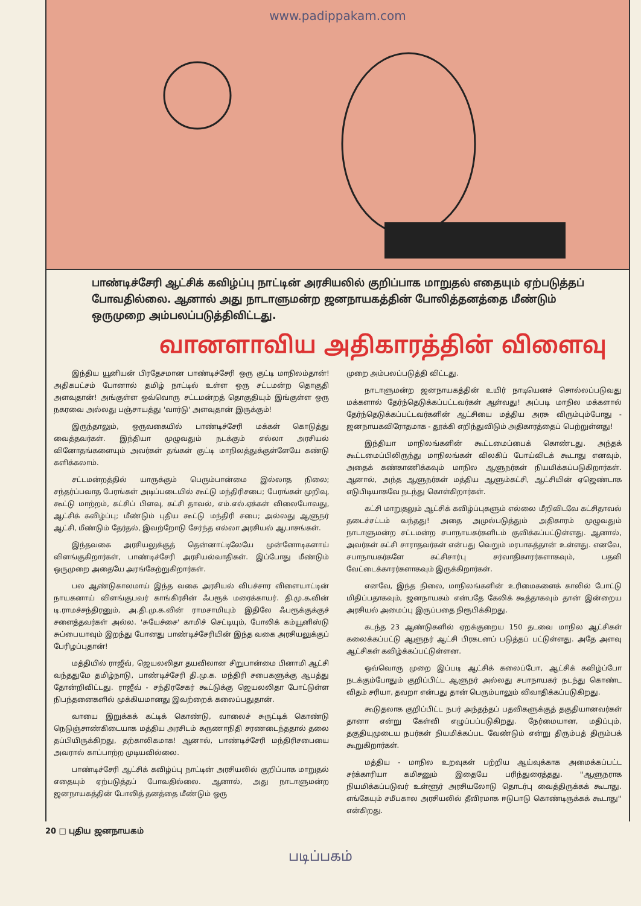www.padippakam.com
பாண்டிச்சேரி ஆட்சிக் கவிழ்ப்பு நாட்டின் அரசியலில் குறிப்பாக மாறுதல் எதையும் ஏற்படுத்தப் போவதில்லை. ஆனால் அது நாடாளுமன்ற ஜனநாயகத்தின் போலித்தனத்தை மீண்டும் ஒருமுறை அம்பலப்படுத்திவிட்டது.
வானளாவிய அதிகாரத்தின் விளைவு
இந்திய யூனியன் பிரதேசமான பாண்டிச்சேரி ஒரு குட்டி மாநிலம்தான்! அதிகபட்சம் போனால் தமிழ் நாட்டில் உள்ள ஒரு சட்டமன்ற தொகுதி அளவுதான்! அங்குள்ள ஒவ்வொரு சட்டமன்றத் தொகுதியும் இங்குள்ள ஒரு நகரவை அல்லது பஞ்சாயத்து 'வார்டு' அளவுதான் இருக்கும்!
இருந்தாலும், ஒருவகையில் பாண்டிச்சேரி மக்கள் கொடுத்து வைத்தவர்கள். இந்தியா முழுவதும் நடக்கும் எல்லா அரசியல் வினோதங்களையும் அவர்கள் தங்கள் குட்டி மாநிலத்துக்குள்ளேயே கண்டு களிக்கலாம்.
சட்டமன்றத்தில் யாருக்கும் பெரும்பான்மை இல்லாத நிலை; சந்தர்ப்பவாத பேரங்கள் அடிப்படையில் கூட்டு மந்திரிசபை; பேரங்கள் முறிவு, கூட்டு மாற்றம், கட்சிப் பிளவு, கட்சி தாவல், எம்.எல்.ஏக்கள் விலைபோவது, ஆட்சிக் கவிழ்ப்பு; மீண்டும் புதிய கூட்டு மந்திரி சபை; அல்லது ஆளுநர் ஆட்சி, மீண்டும் தேர்தல், இவற்றோடு சேர்ந்த எல்லா அரசியல் ஆபாசங்கள்.
இந்தவகை அரசியலுக்குத் தென்னாட்டிலேயே முன்னோடிகளாய் விளங்குகிறார்கள், பாண்டிச்சேரி அரசியல்வாதிகள். இப்போது மீண்டும் ஒருமுறை அதையே அரங்கேற்றுகிறார்கள்.
பல ஆண்டுகாலமாய் இந்த வகை அரசியல் விபச்சார விளையாட்டின் நாயகனாய் விளங்குபவர் காங்கிரசின் ஃபரூக் மரைக்காயர். தி.மு.க.வின் டி.ராமச்சந்திரனும், அ.தி.மு.க.வின் ராமசாமியும் இதிலே ஃபரூக்குக்குச் சளைத்தவர்கள் அல்ல. 'சுயேச்சை' காமிச் செட்டியும், போலிக் கம்யூனிஸ்டு சுப்பையாவும் இறந்து போனது பாண்டிச்சேரியின் இந்த வகை அரசியலுக்குப் பேரிழப்புதான்!
மத்தியில் ராஜீவ், ஜெயலலிதா தயவிலான சிறுபான்மை பினாமி ஆட்சி வந்ததுமே தமிழ்நாடு, பாண்டிச்சேரி தி.மு.க. மந்திரி சபைகளுக்கு ஆபத்து தோன்றிவிட்டது. ராஜீவ் - சந்திரசேகர் கூட்டுக்கு ஜெயலலிதா போட்டுள்ள நிபந்தனைகளில் முக்கியமானது இவற்றைக் கலைப்பதுதான்.
வாயை இறுக்கக் கட்டிக் கொண்டு, வாலைச் சுருட்டிக் கொண்டு நெடுஞ்சாண்கிடையாக மத்திய அரசிடம் கருணாநிதி சரணடைந்ததால் தலை தப்பியிருக்கிறது, தற்காலிகமாக! ஆனால், பாண்டிச்சேரி மந்திரிசபையை அவரால் காப்பாற்ற முடியவில்லை.
பாண்டிச்சேரி ஆட்சிக் கவிழ்ப்பு நாட்டின் அரசியலில் குறிப்பாக மாறுதல் எதையும் ஏற்படுத்தப் போவதில்லை. ஆனால், அது நாடாளுமன்ற ஜனநாயகத்தின் போலித் தனத்தை மீண்டும் ஒரு
முறை அம்பலப்படுத்தி விட்டது.
நாடாளுமன்ற ஜனநாயகத்தின் உயிர் நாடியெனச் சொல்லப்படுவது மக்களால் தேர்ந்தெடுக்கப்பட்டவர்கள் ஆள்வது! அப்படி மாநில மக்களால் தேர்ந்தெடுக்கப்பட்டவர்களின் ஆட்சியை மத்திய அரசு விரும்பும்போது - ஜனநாயகவிரோதமாக - தூக்கி எறிந்துவிடும் அதிகாரத்தைப் பெற்றுள்ளது!
இந்தியா மாநிலங்களின் கூட்டமைப்பைக் கொண்டது. அந்தக் கூட்டமைப்பிலிருந்து மாநிலங்கள் விலகிப் போய்விடக் கூடாது எனவும், அதைக் கண்காணிக்கவும் மாநில ஆளுநர்கள் நியமிக்கப்படுகிறார்கள். ஆனால், அந்த ஆளுநர்கள் மத்திய ஆளும்கட்சி, ஆட்சியின் ஏஜெண்டாக எடுபிடியாகவே நடந்து கொள்கிறார்கள்.
கட்சி மாறுதலும் ஆட்சிக் கவிழ்ப்புகளும் எல்லை மீறிவிடவே கட்சிதாவல் தடைச்சட்டம் வந்தது! அதை அமுல்படுத்தும் அதிகாரம் முழுவதும் நாடாளுமன்ற சட்டமன்ற சபாநாயகர்களிடம் குவிக்கப்பட்டுள்ளது. ஆனால், அவர்கள் கட்சி சாராதவர்கள் என்பது வெறும் மரபாகத்தான் உள்ளது. எனவே, சபாநாயகர்களே கட்சிசார்பு சர்வாதிகாரர்களாகவும், பதவி வேட்டைக்காரர்களாகவும் இருக்கிறார்கள்.
எனவே, இந்த நிலை, மாநிலங்களின் உரிமைகளைக் காலில் போட்டு மிதிப்பதாகவும், ஜனநாயகம் என்பதே கேலிக் கூத்தாகவும் தான் இன்றைய அரசியல் அமைப்பு இருப்பதை நிரூபிக்கிறது.
கடந்த 23 ஆண்டுகளில் ஏறக்குறைய 150 தடவை மாநில ஆட்சிகள் கலைக்கப்பட்டு ஆளுநர் ஆட்சி பிரகடனப் படுத்தப் பட்டுள்ளது. அதே அளவு ஆட்சிகள் கவிழ்க்கப்பட்டுள்ளன.
ஒவ்வொரு முறை இப்படி ஆட்சிக் கலைப்போ, ஆட்சிக் கவிழ்ப்போ நடக்கும்போதும் குறிப்பிட்ட ஆளுநர் அல்லது சபாநாயகர் நடந்து கொண்ட விதம் சரியா, தவறா என்பது தான் பெரும்பாலும் விவாதிக்கப்படுகிறது.
கூடுதலாக குறிப்பிட்ட நபர் அந்தந்தப் பதவிகளுக்குத் தகுதியானவர்கள் தானா என்று கேள்வி எழுப்பப்படுகிறது. நேர்மையான, மதிப்பும், தகுதியுமுடைய நபர்கள் நியமிக்கப்பட வேண்டும் என்று திரும்பத் திரும்பக் கூறுகிறார்கள்.
மத்திய - மாநில உறவுகள் பற்றிய ஆய்வுக்காக அமைக்கப்பட்ட சர்க்காரியா கமிசனும் இதையே பரிந்துரைத்தது. ''ஆளுநராக நியமிக்கப்படுவர் உள்ளூர் அரசியலோடு தொடர்பு வைத்திருக்கக் கூடாது. எங்கேயும் சமீபகால அரசியலில் தீவிரமாக ஈடுபாடு கொண்டிருக்கக் கூடாது'' என்கிறது.
20 □ புதிய ஜனநாயகம்
படிப்பகம்